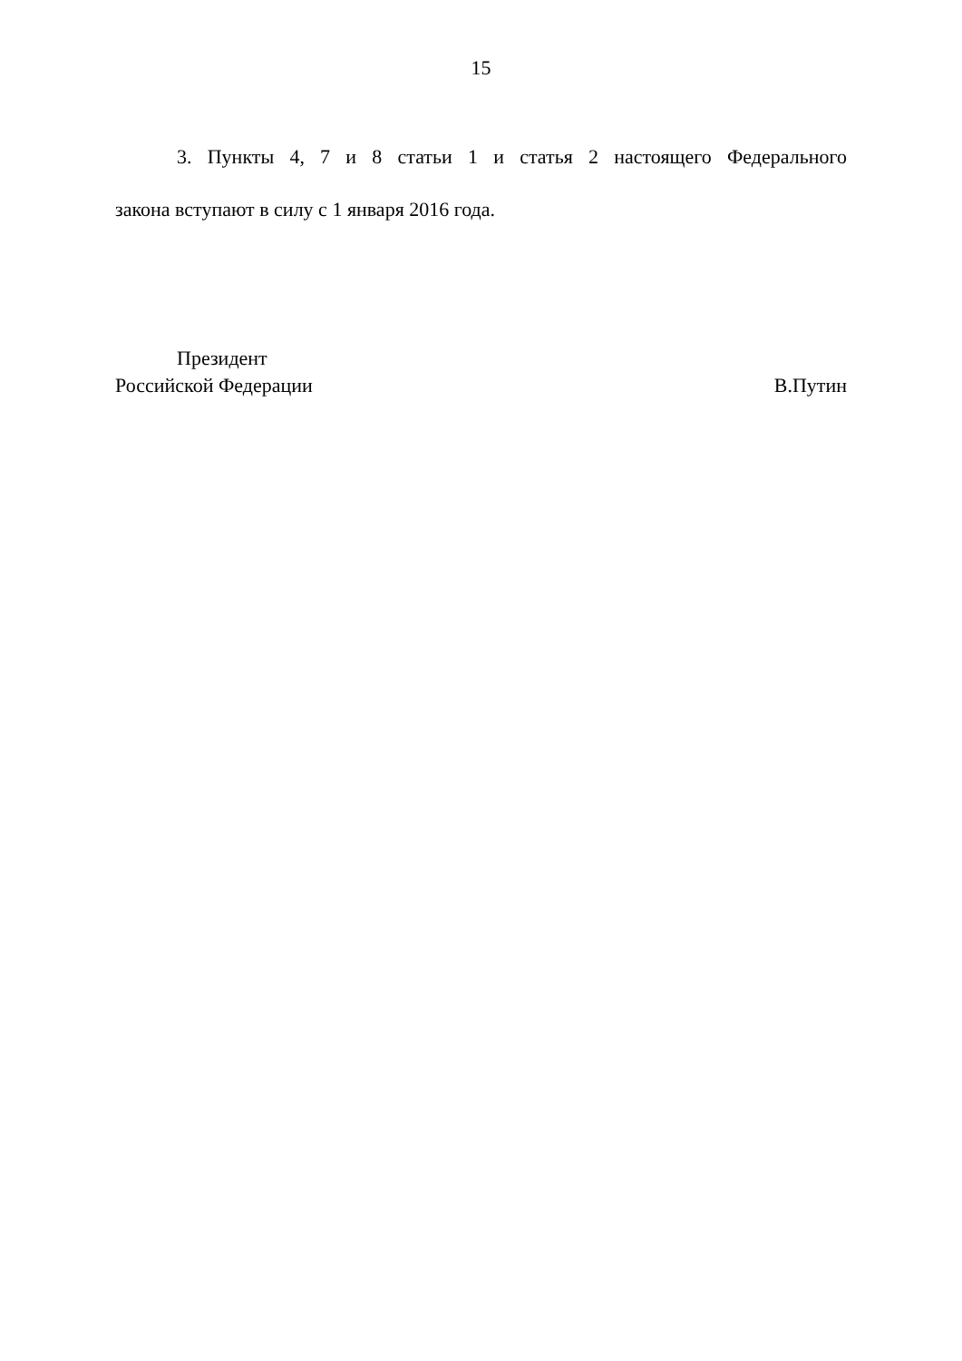15
3. Пункты 4, 7 и 8 статьи 1 и статья 2 настоящего Федерального
закона вступают в силу с 1 января 2016 года.
Президент
Российской Федерации В.Путин